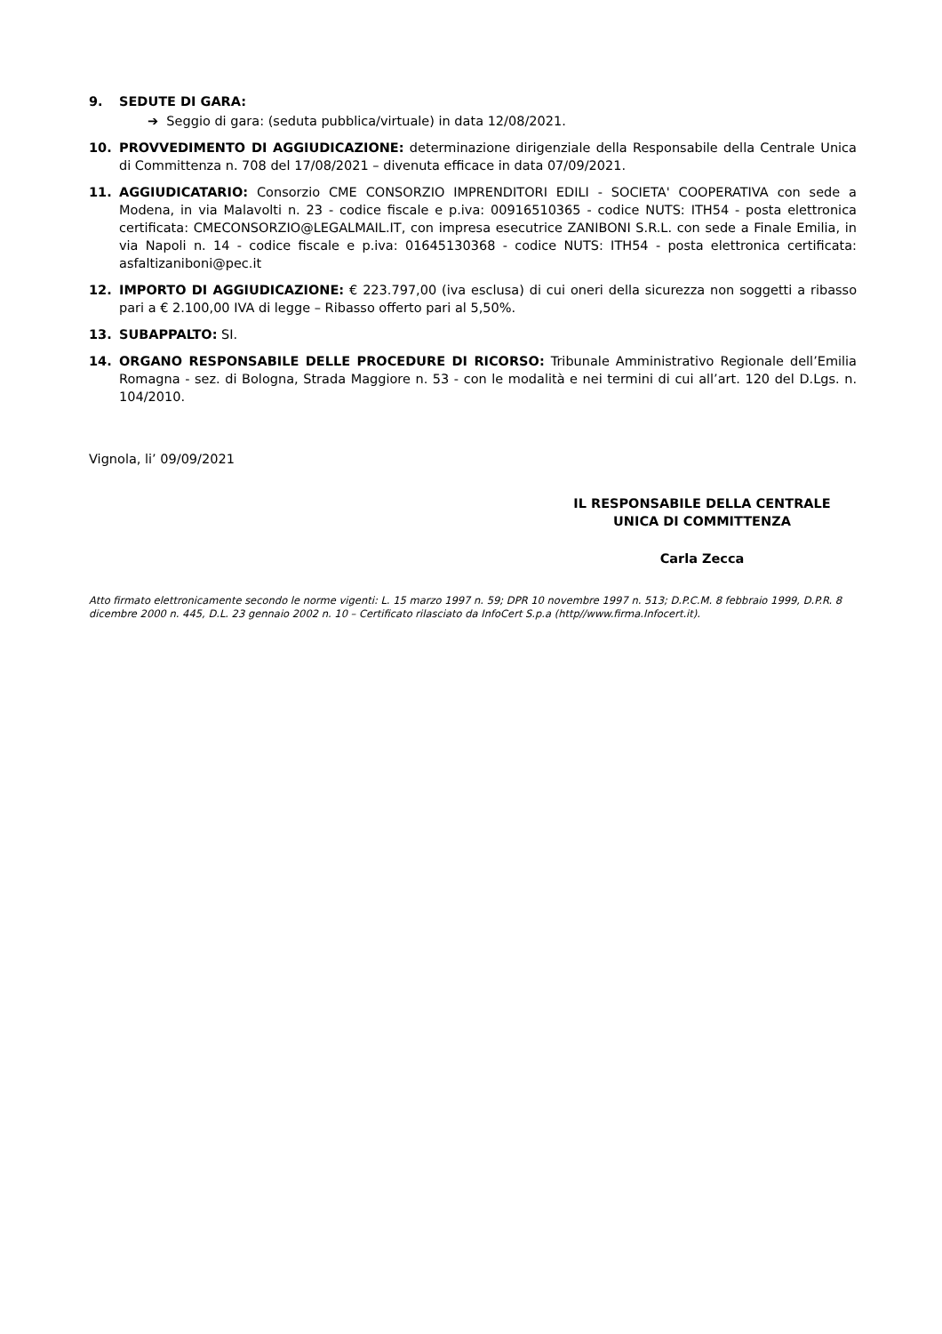9. SEDUTE DI GARA:
➔ Seggio di gara: (seduta pubblica/virtuale) in data 12/08/2021.
10. PROVVEDIMENTO DI AGGIUDICAZIONE: determinazione dirigenziale della Responsabile della Centrale Unica di Committenza n. 708 del 17/08/2021 – divenuta efficace in data 07/09/2021.
11. AGGIUDICATARIO: Consorzio CME CONSORZIO IMPRENDITORI EDILI - SOCIETA' COOPERATIVA con sede a Modena, in via Malavolti n. 23 - codice fiscale e p.iva: 00916510365 - codice NUTS: ITH54 - posta elettronica certificata: CMECONSORZIO@LEGALMAIL.IT, con impresa esecutrice ZANIBONI S.R.L. con sede a Finale Emilia, in via Napoli n. 14 - codice fiscale e p.iva: 01645130368 - codice NUTS: ITH54 - posta elettronica certificata: asfaltizaniboni@pec.it
12. IMPORTO DI AGGIUDICAZIONE: € 223.797,00 (iva esclusa) di cui oneri della sicurezza non soggetti a ribasso pari a € 2.100,00 IVA di legge – Ribasso offerto pari al 5,50%.
13. SUBAPPALTO: SI.
14. ORGANO RESPONSABILE DELLE PROCEDURE DI RICORSO: Tribunale Amministrativo Regionale dell’Emilia Romagna - sez. di Bologna, Strada Maggiore n. 53 - con le modalità e nei termini di cui all’art. 120 del D.Lgs. n. 104/2010.
Vignola, li’ 09/09/2021
IL RESPONSABILE DELLA CENTRALE
UNICA DI COMMITTENZA
Carla Zecca
Atto firmato elettronicamente secondo le norme vigenti: L. 15 marzo 1997 n. 59; DPR 10 novembre 1997 n. 513; D.P.C.M. 8 febbraio 1999, D.P.R. 8 dicembre 2000 n. 445, D.L. 23 gennaio 2002 n. 10 – Certificato rilasciato da InfoCert S.p.a (http//www.firma.Infocert.it).